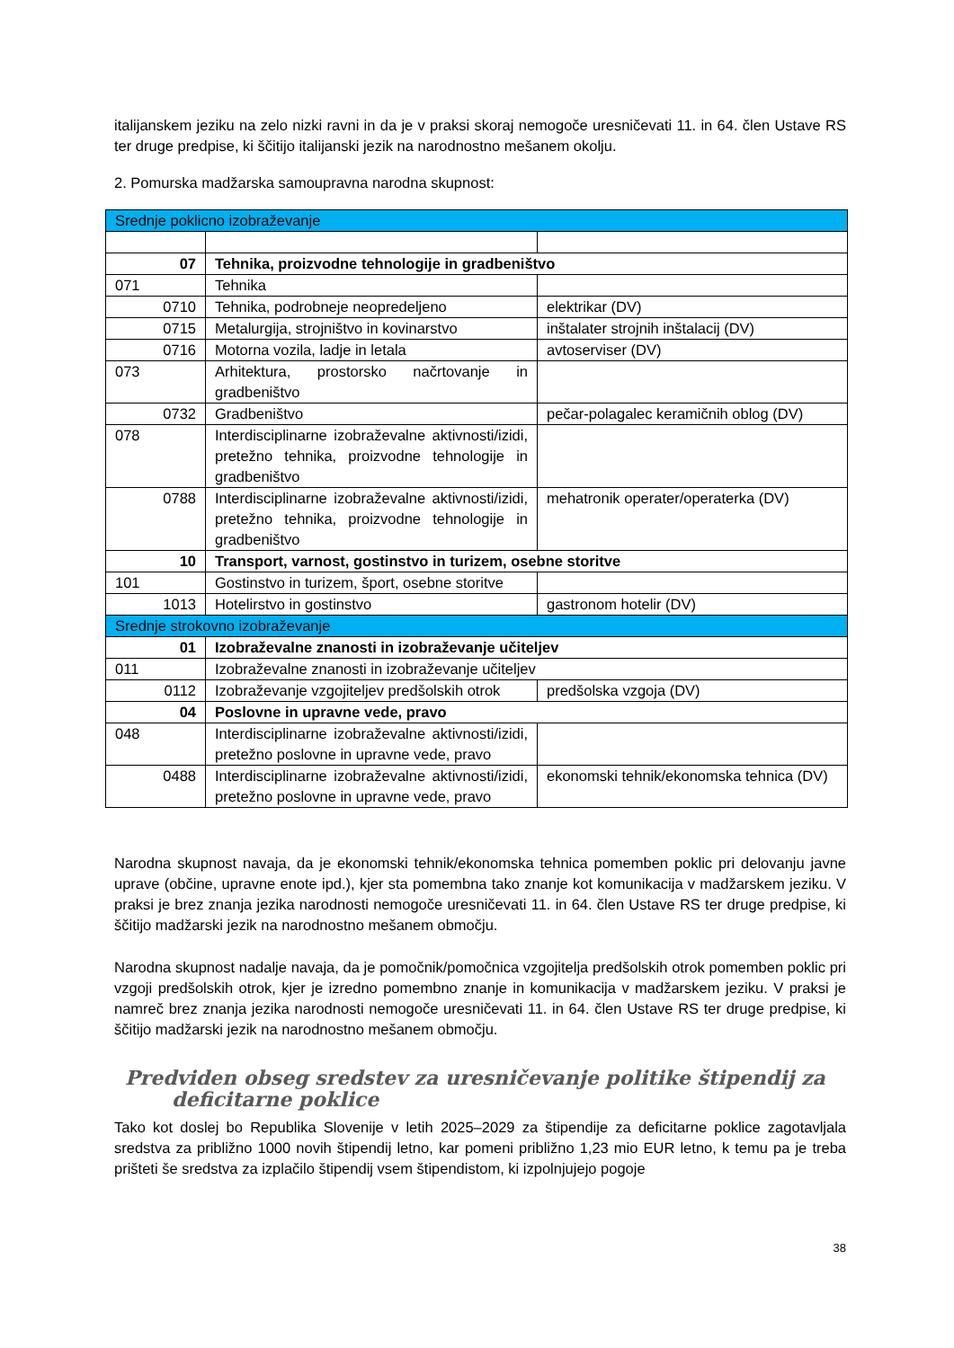italijanskem jeziku na zelo nizki ravni in da je v praksi skoraj nemogoče uresničevati 11. in 64. člen Ustave RS ter druge predpise, ki ščitijo italijanski jezik na narodnostno mešanem okolju.
2. Pomurska madžarska samoupravna narodna skupnost:
| Srednje poklicno izobraževanje | | |
| 07 | Tehnika, proizvodne tehnologije in gradbeništvo | |
| 071 | Tehnika | |
| 0710 | Tehnika, podrobneje neopredeljeno | elektrikar (DV) |
| 0715 | Metalurgija, strojništvo in kovinarstvo | inštalater strojnih inštalacij (DV) |
| 0716 | Motorna vozila, ladje in letala | avtoserviser (DV) |
| 073 | Arhitektura, prostorsko načrtovanje in gradbeništvo | |
| 0732 | Gradbeništvo | pečar-polagalec keramičnih oblog (DV) |
| 078 | Interdisciplinarne izobraževalne aktivnosti/izidi, pretežno tehnika, proizvodne tehnologije in gradbeništvo | |
| 0788 | Interdisciplinarne izobraževalne aktivnosti/izidi, pretežno tehnika, proizvodne tehnologije in gradbeništvo | mehatronik operater/operaterka (DV) |
| 10 | Transport, varnost, gostinstvo in turizem, osebne storitve | |
| 101 | Gostinstvo in turizem, šport, osebne storitve | |
| 1013 | Hotelirstvo in gostinstvo | gastronom hotelir (DV) |
| Srednje strokovno izobraževanje | | |
| 01 | Izobraževalne znanosti in izobraževanje učiteljev | |
| 011 | Izobraževalne znanosti in izobraževanje učiteljev | |
| 0112 | Izobraževanje vzgojiteljev predšolskih otrok | predšolska vzgoja (DV) |
| 04 | Poslovne in upravne vede, pravo | |
| 048 | Interdisciplinarne izobraževalne aktivnosti/izidi, pretežno poslovne in upravne vede, pravo | |
| 0488 | Interdisciplinarne izobraževalne aktivnosti/izidi, pretežno poslovne in upravne vede, pravo | ekonomski tehnik/ekonomska tehnica (DV) |
Narodna skupnost navaja, da je ekonomski tehnik/ekonomska tehnica pomemben poklic pri delovanju javne uprave (občine, upravne enote ipd.), kjer sta pomembna tako znanje kot komunikacija v madžarskem jeziku. V praksi je brez znanja jezika narodnosti nemogoče uresničevati 11. in 64. člen Ustave RS ter druge predpise, ki ščitijo madžarski jezik na narodnostno mešanem območju.
Narodna skupnost nadalje navaja, da je pomočnik/pomočnica vzgojitelja predšolskih otrok pomemben poklic pri vzgoji predšolskih otrok, kjer je izredno pomembno znanje in komunikacija v madžarskem jeziku. V praksi je namreč brez znanja jezika narodnosti nemogoče uresničevati 11. in 64. člen Ustave RS ter druge predpise, ki ščitijo madžarski jezik na narodnostno mešanem območju.
Predviden obseg sredstev za uresničevanje politike štipendij za
deficitarne poklice
Tako kot doslej bo Republika Slovenije v letih 2025–2029 za štipendije za deficitarne poklice zagotavljala sredstva za približno 1000 novih štipendij letno, kar pomeni približno 1,23 mio EUR letno, k temu pa je treba prišteti še sredstva za izplačilo štipendij vsem štipendistom, ki izpolnjujejo pogoje
38